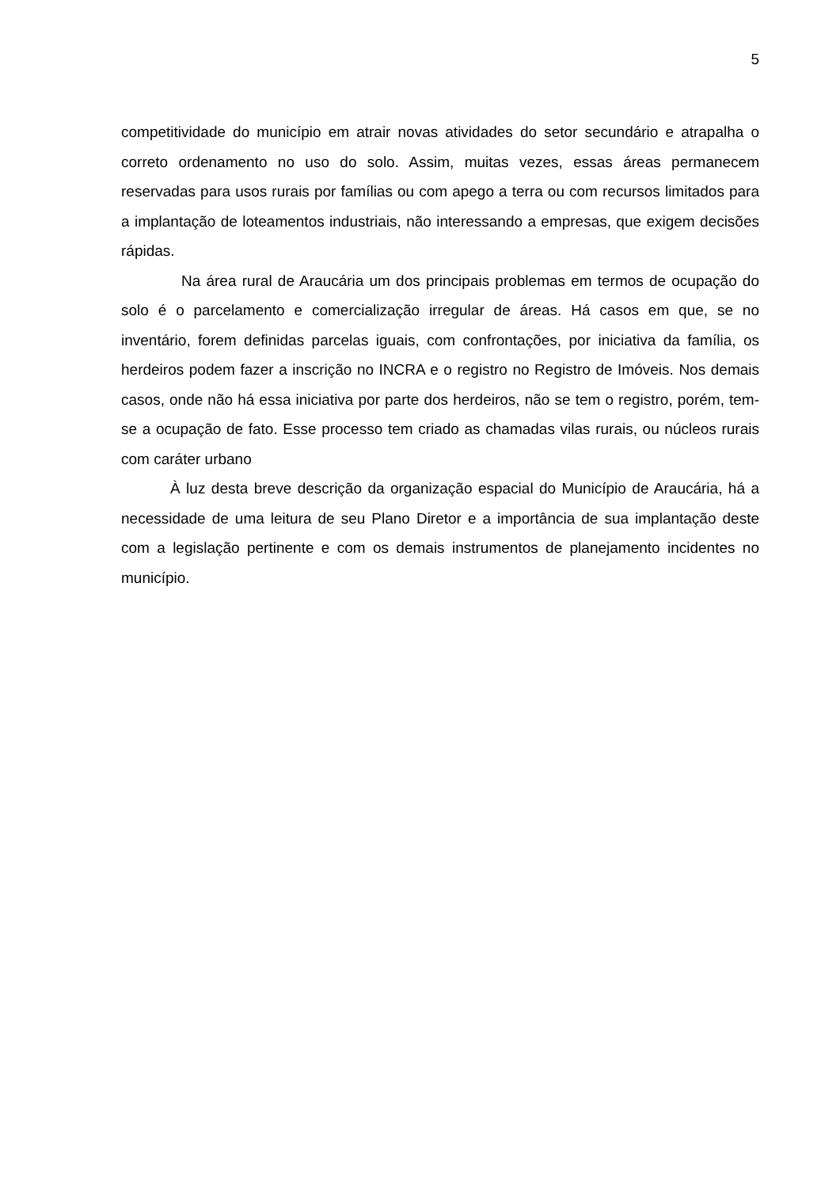5
competitividade do município em atrair novas atividades do setor secundário e atrapalha o correto ordenamento no uso do solo. Assim, muitas vezes, essas áreas permanecem reservadas para usos rurais por famílias ou com apego a terra ou com recursos limitados para a implantação de loteamentos industriais, não interessando a empresas, que exigem decisões rápidas.
Na área rural de Araucária um dos principais problemas em termos de ocupação do solo é o parcelamento e comercialização irregular de áreas. Há casos em que, se no inventário, forem definidas parcelas iguais, com confrontações, por iniciativa da família, os herdeiros podem fazer a inscrição no INCRA e o registro no Registro de Imóveis. Nos demais casos, onde não há essa iniciativa por parte dos herdeiros, não se tem o registro, porém, tem-se a ocupação de fato. Esse processo tem criado as chamadas vilas rurais, ou núcleos rurais com caráter urbano
À luz desta breve descrição da organização espacial do Município de Araucária, há a necessidade de uma leitura de seu Plano Diretor e a importância de sua implantação deste com a legislação pertinente e com os demais instrumentos de planejamento incidentes no município.